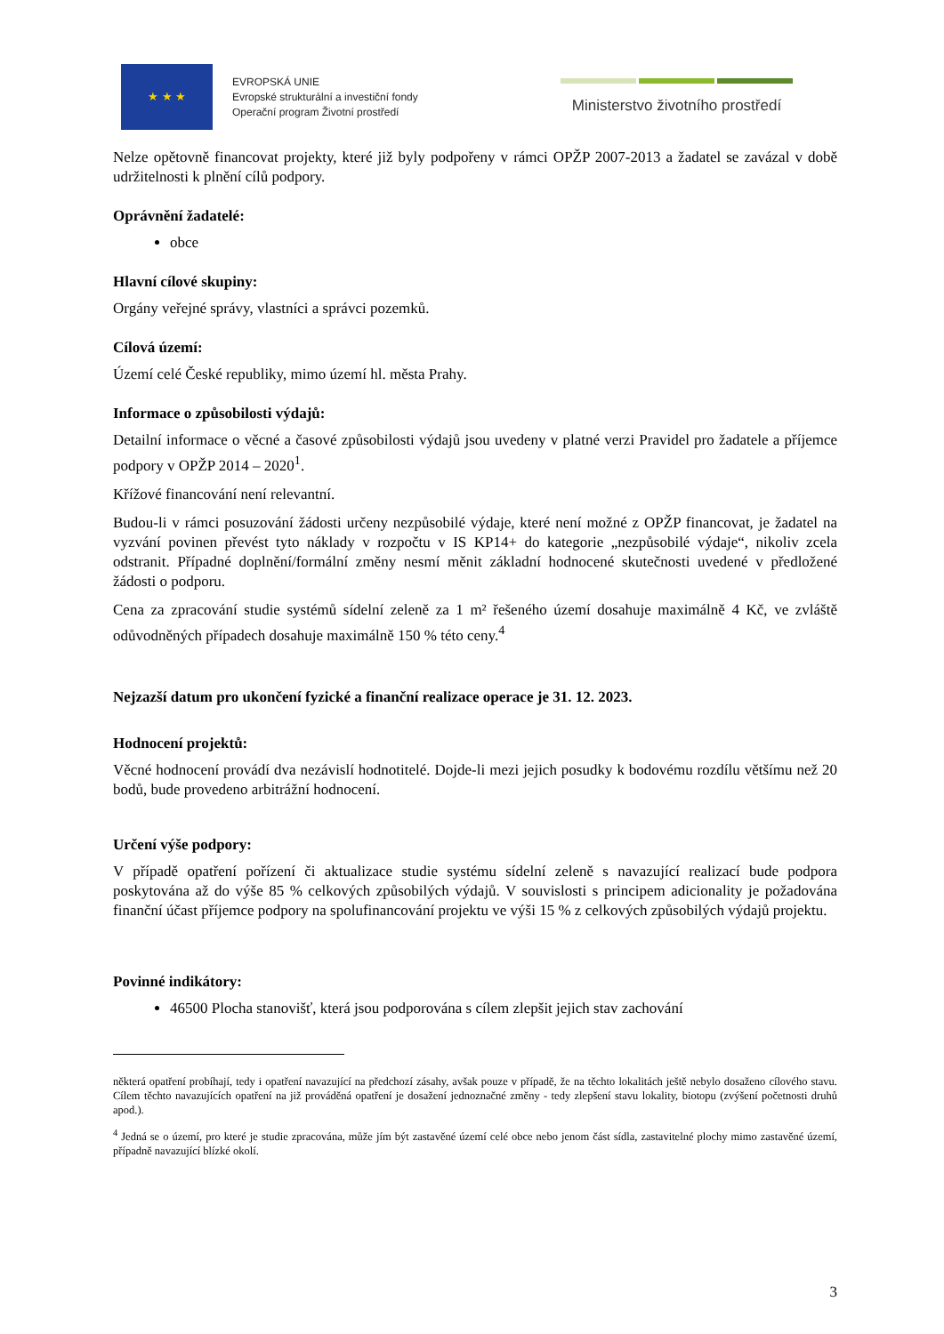★ ★ ★
EVROPSKÁ UNIE
Evropské strukturální a investiční fondy
Operační program Životní prostředí
Ministerstvo životního prostředí
Nelze opětovně financovat projekty, které již byly podpořeny v rámci OPŽP 2007-2013 a žadatel se zavázal v době udržitelnosti k plnění cílů podpory.
Oprávnění žadatelé:
obce
Hlavní cílové skupiny:
Orgány veřejné správy, vlastníci a správci pozemků.
Cílová území:
Území celé České republiky, mimo území hl. města Prahy.
Informace o způsobilosti výdajů:
Detailní informace o věcné a časové způsobilosti výdajů jsou uvedeny v platné verzi Pravidel pro žadatele a příjemce podpory v OPŽP 2014 – 2020<sup>1</sup>.
Křížové financování není relevantní.
Budou-li v rámci posuzování žádosti určeny nezpůsobilé výdaje, které není možné z OPŽP financovat, je žadatel na vyzvání povinen převést tyto náklady v rozpočtu v IS KP14+ do kategorie „nezpůsobilé výdaje“, nikoliv zcela odstranit. Případné doplnění/formální změny nesmí měnit základní hodnocené skutečnosti uvedené v předložené žádosti o podporu.
Cena za zpracování studie systémů sídelní zeleně za 1 m² řešeného území dosahuje maximálně 4 Kč, ve zvláště odůvodněných případech dosahuje maximálně 150 % této ceny.<sup>4</sup>
Nejzazší datum pro ukončení fyzické a finanční realizace operace je 31. 12. 2023.
Hodnocení projektů:
Věcné hodnocení provádí dva nezávislí hodnotitelé. Dojde-li mezi jejich posudky k bodovému rozdílu většímu než 20 bodů, bude provedeno arbitrážní hodnocení.
Určení výše podpory:
V případě opatření pořízení či aktualizace studie systému sídelní zeleně s navazující realizací bude podpora poskytována až do výše 85 % celkových způsobilých výdajů. V souvislosti s principem adicionality je požadována finanční účast příjemce podpory na spolufinancování projektu ve výši 15 % z celkových způsobilých výdajů projektu.
Povinné indikátory:
46500 Plocha stanovišť, která jsou podporována s cílem zlepšit jejich stav zachování
některá opatření probíhají, tedy i opatření navazující na předchozí zásahy, avšak pouze v případě, že na těchto lokalitách ještě nebylo dosaženo cílového stavu. Cílem těchto navazujících opatření na již prováděná opatření je dosažení jednoznačné změny - tedy zlepšení stavu lokality, biotopu (zvýšení početnosti druhů apod.).
<sup>4</sup> Jedná se o území, pro které je studie zpracována, může jím být zastavěné území celé obce nebo jenom část sídla, zastavitelné plochy mimo zastavěné území, případně navazující blízké okolí.
3